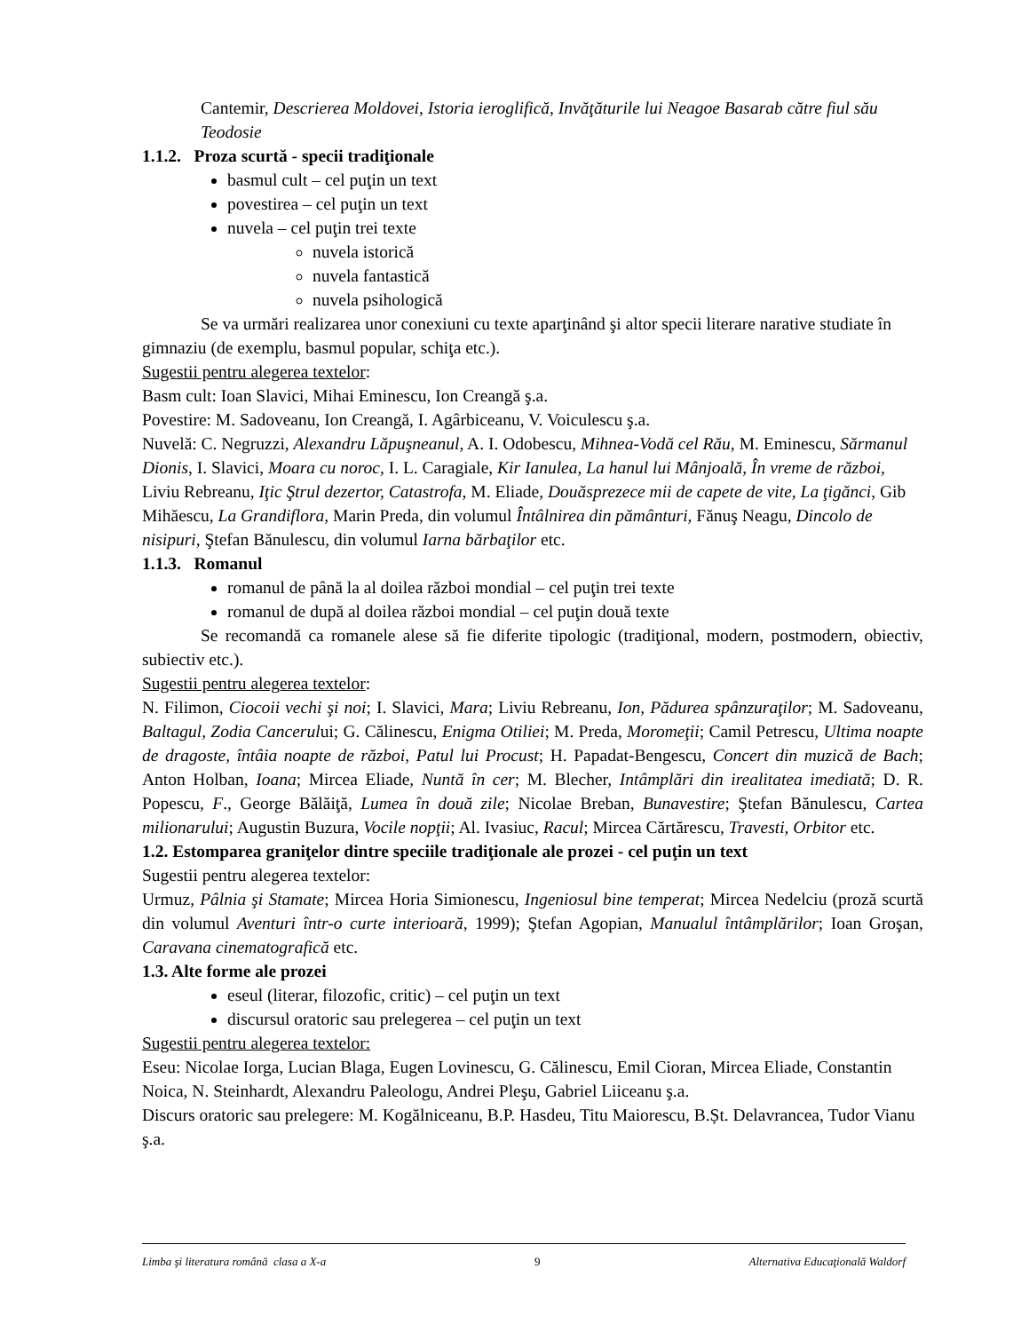Cantemir, Descrierea Moldovei, Istoria ieroglifică, Invăţăturile lui Neagoe Basarab către fiul său Teodosie
1.1.2. Proza scurtă - specii tradiţionale
basmul cult – cel puţin un text
povestirea – cel puţin un text
nuvela – cel puţin trei texte
nuvela istorică
nuvela fantastică
nuvela psihologică
Se va urmări realizarea unor conexiuni cu texte aparţinând şi altor specii literare narative studiate în gimnaziu (de exemplu, basmul popular, schiţa etc.).
Sugestii pentru alegerea textelor:
Basm cult: Ioan Slavici, Mihai Eminescu, Ion Creangă ş.a.
Povestire: M. Sadoveanu, Ion Creangă, I. Agârbiceanu, V. Voiculescu ş.a.
Nuvelă: C. Negruzzi, Alexandru Lăpuşneanul, A. I. Odobescu, Mihnea-Vodă cel Rău, M. Eminescu, Sărmanul Dionis, I. Slavici, Moara cu noroc, I. L. Caragiale, Kir Ianulea, La hanul lui Mânjoală, În vreme de război, Liviu Rebreanu, Iţic Ştrul dezertor, Catastrofa, M. Eliade, Douăsprezece mii de capete de vite, La ţigănci, Gib Mihăescu, La Grandiflora, Marin Preda, din volumul Întâlnirea din pământuri, Fănuş Neagu, Dincolo de nisipuri, Ştefan Bănulescu, din volumul Iarna bărbaţilor etc.
1.1.3. Romanul
romanul de până la al doilea război mondial – cel puţin trei texte
romanul de după al doilea război mondial – cel puţin două texte
Se recomandă ca romanele alese să fie diferite tipologic (tradiţional, modern, postmodern, obiectiv, subiectiv etc.).
Sugestii pentru alegerea textelor:
N. Filimon, Ciocoii vechi şi noi; I. Slavici, Mara; Liviu Rebreanu, Ion, Pădurea spânzuraţilor; M. Sadoveanu, Baltagul, Zodia Cancerului; G. Călinescu, Enigma Otiliei; M. Preda, Moromeţii; Camil Petrescu, Ultima noapte de dragoste, întâia noapte de război, Patul lui Procust; H. Papadat-Bengescu, Concert din muzică de Bach; Anton Holban, Ioana; Mircea Eliade, Nuntă în cer; M. Blecher, Intâmplări din irealitatea imediată; D. R. Popescu, F., George Bălăiţă, Lumea în două zile; Nicolae Breban, Bunavestire; Ştefan Bănulescu, Cartea milionarului; Augustin Buzura, Vocile nopţii; Al. Ivasiuc, Racul; Mircea Cărtărescu, Travesti, Orbitor etc.
1.2. Estomparea graniţelor dintre speciile tradiţionale ale prozei - cel puţin un text
Sugestii pentru alegerea textelor:
Urmuz, Pâlnia şi Stamate; Mircea Horia Simionescu, Ingeniosul bine temperat; Mircea Nedelciu (proză scurtă din volumul Aventuri într-o curte interioară, 1999); Ştefan Agopian, Manualul întâmplărilor; Ioan Groşan, Caravana cinematografică etc.
1.3. Alte forme ale prozei
eseul (literar, filozofic, critic) – cel puţin un text
discursul oratoric sau prelegerea – cel puţin un text
Sugestii pentru alegerea textelor:
Eseu: Nicolae Iorga, Lucian Blaga, Eugen Lovinescu, G. Călinescu, Emil Cioran, Mircea Eliade, Constantin Noica, N. Steinhardt, Alexandru Paleologu, Andrei Pleşu, Gabriel Liiceanu ş.a.
Discurs oratoric sau prelegere: M. Kogălniceanu, B.P. Hasdeu, Titu Maiorescu, B.Șt. Delavrancea, Tudor Vianu ş.a.
Limba şi literatura română clasa a X-a 9 Alternativa Educaţională Waldorf